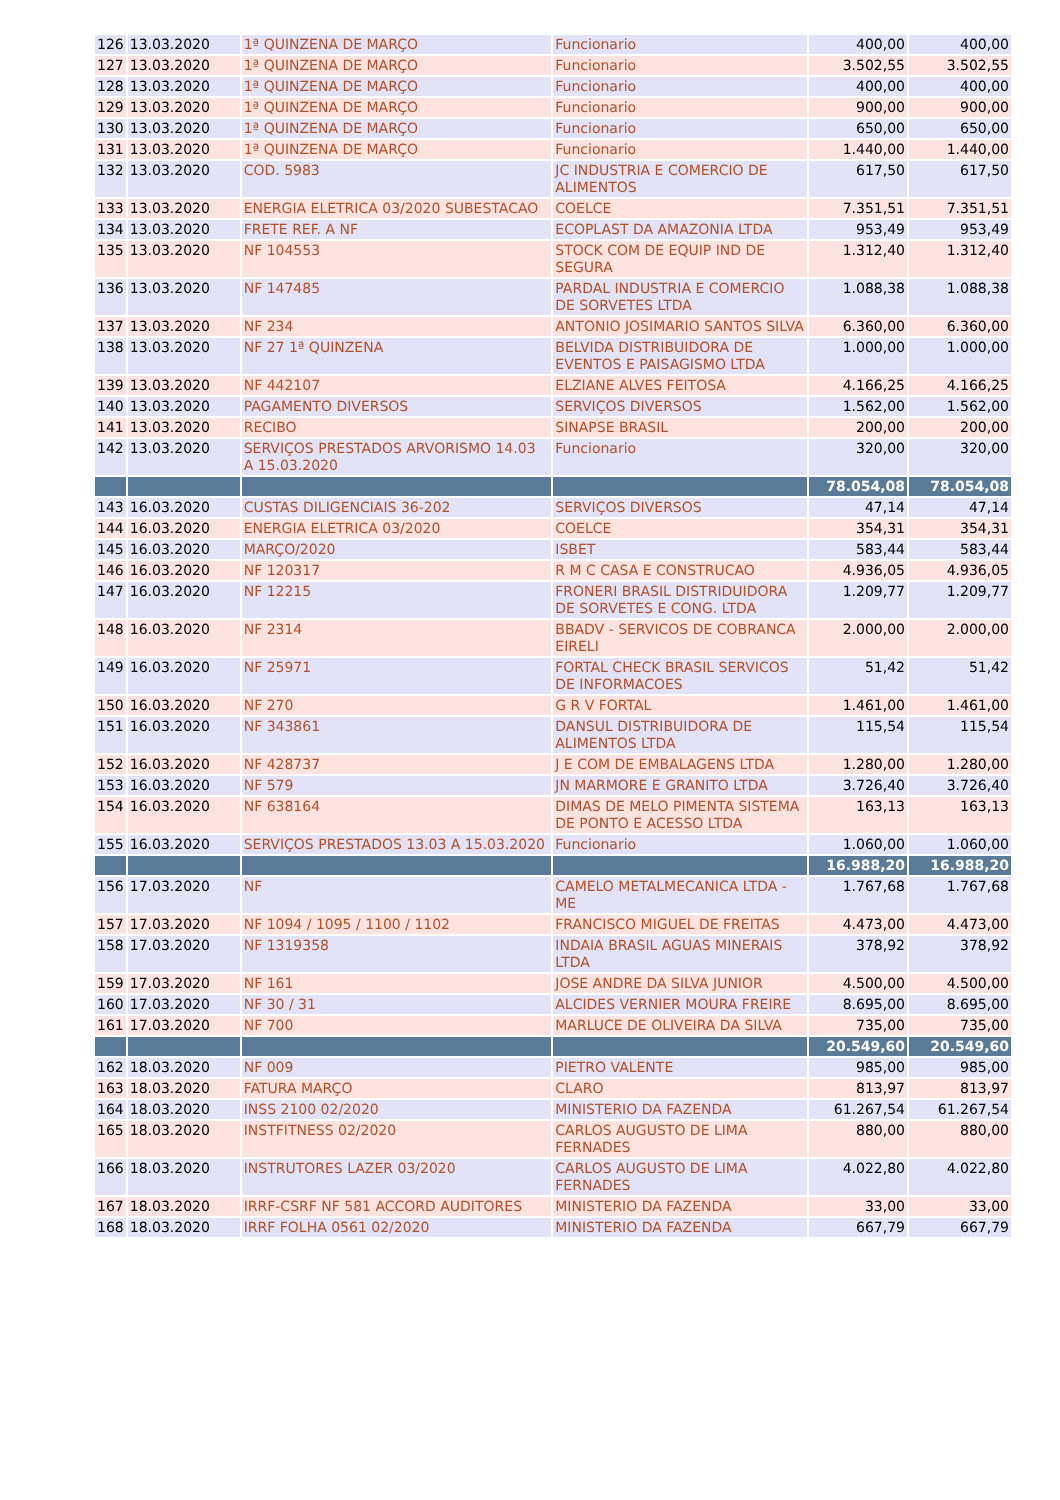| 126 | 13.03.2020 | 1ª QUINZENA DE MARÇO | Funcionario | 400,00 | 400,00 |
| 127 | 13.03.2020 | 1ª QUINZENA DE MARÇO | Funcionario | 3.502,55 | 3.502,55 |
| 128 | 13.03.2020 | 1ª QUINZENA DE MARÇO | Funcionario | 400,00 | 400,00 |
| 129 | 13.03.2020 | 1ª QUINZENA DE MARÇO | Funcionario | 900,00 | 900,00 |
| 130 | 13.03.2020 | 1ª QUINZENA DE MARÇO | Funcionario | 650,00 | 650,00 |
| 131 | 13.03.2020 | 1ª QUINZENA DE MARÇO | Funcionario | 1.440,00 | 1.440,00 |
| 132 | 13.03.2020 | COD. 5983 | JC INDUSTRIA E COMERCIO DE ALIMENTOS | 617,50 | 617,50 |
| 133 | 13.03.2020 | ENERGIA ELETRICA 03/2020 SUBESTACAO | COELCE | 7.351,51 | 7.351,51 |
| 134 | 13.03.2020 | FRETE REF. A NF | ECOPLAST DA AMAZONIA LTDA | 953,49 | 953,49 |
| 135 | 13.03.2020 | NF 104553 | STOCK COM DE EQUIP IND DE SEGURA | 1.312,40 | 1.312,40 |
| 136 | 13.03.2020 | NF 147485 | PARDAL INDUSTRIA E COMERCIO DE SORVETES LTDA | 1.088,38 | 1.088,38 |
| 137 | 13.03.2020 | NF 234 | ANTONIO JOSIMARIO SANTOS SILVA | 6.360,00 | 6.360,00 |
| 138 | 13.03.2020 | NF 27 1ª QUINZENA | BELVIDA DISTRIBUIDORA DE EVENTOS E PAISAGISMO LTDA | 1.000,00 | 1.000,00 |
| 139 | 13.03.2020 | NF 442107 | ELZIANE ALVES FEITOSA | 4.166,25 | 4.166,25 |
| 140 | 13.03.2020 | PAGAMENTO DIVERSOS | SERVIÇOS DIVERSOS | 1.562,00 | 1.562,00 |
| 141 | 13.03.2020 | RECIBO | SINAPSE BRASIL | 200,00 | 200,00 |
| 142 | 13.03.2020 | SERVIÇOS PRESTADOS ARVORISMO 14.03 A 15.03.2020 | Funcionario | 320,00 | 320,00 |
| | | | | 78.054,08 | 78.054,08 |
| 143 | 16.03.2020 | CUSTAS DILIGENCIAIS 36-202 | SERVIÇOS DIVERSOS | 47,14 | 47,14 |
| 144 | 16.03.2020 | ENERGIA ELETRICA 03/2020 | COELCE | 354,31 | 354,31 |
| 145 | 16.03.2020 | MARÇO/2020 | ISBET | 583,44 | 583,44 |
| 146 | 16.03.2020 | NF 120317 | R M C CASA E CONSTRUCAO | 4.936,05 | 4.936,05 |
| 147 | 16.03.2020 | NF 12215 | FRONERI BRASIL DISTRIDUIDORA DE SORVETES E CONG. LTDA | 1.209,77 | 1.209,77 |
| 148 | 16.03.2020 | NF 2314 | BBADV - SERVICOS DE COBRANCA EIRELI | 2.000,00 | 2.000,00 |
| 149 | 16.03.2020 | NF 25971 | FORTAL CHECK BRASIL SERVICOS DE INFORMACOES | 51,42 | 51,42 |
| 150 | 16.03.2020 | NF 270 | G R V FORTAL | 1.461,00 | 1.461,00 |
| 151 | 16.03.2020 | NF 343861 | DANSUL DISTRIBUIDORA DE ALIMENTOS LTDA | 115,54 | 115,54 |
| 152 | 16.03.2020 | NF 428737 | J E COM DE EMBALAGENS LTDA | 1.280,00 | 1.280,00 |
| 153 | 16.03.2020 | NF 579 | JN MARMORE E GRANITO LTDA | 3.726,40 | 3.726,40 |
| 154 | 16.03.2020 | NF 638164 | DIMAS DE MELO PIMENTA SISTEMA DE PONTO E ACESSO LTDA | 163,13 | 163,13 |
| 155 | 16.03.2020 | SERVIÇOS PRESTADOS 13.03 A 15.03.2020 | Funcionario | 1.060,00 | 1.060,00 |
| | | | | 16.988,20 | 16.988,20 |
| 156 | 17.03.2020 | NF | CAMELO METALMECANICA LTDA - ME | 1.767,68 | 1.767,68 |
| 157 | 17.03.2020 | NF 1094 / 1095 / 1100 / 1102 | FRANCISCO MIGUEL DE FREITAS | 4.473,00 | 4.473,00 |
| 158 | 17.03.2020 | NF 1319358 | INDAIA BRASIL AGUAS MINERAIS LTDA | 378,92 | 378,92 |
| 159 | 17.03.2020 | NF 161 | JOSE ANDRE DA SILVA JUNIOR | 4.500,00 | 4.500,00 |
| 160 | 17.03.2020 | NF 30 / 31 | ALCIDES VERNIER MOURA FREIRE | 8.695,00 | 8.695,00 |
| 161 | 17.03.2020 | NF 700 | MARLUCE DE OLIVEIRA DA SILVA | 735,00 | 735,00 |
| | | | | 20.549,60 | 20.549,60 |
| 162 | 18.03.2020 | NF 009 | PIETRO VALENTE | 985,00 | 985,00 |
| 163 | 18.03.2020 | FATURA MARÇO | CLARO | 813,97 | 813,97 |
| 164 | 18.03.2020 | INSS 2100 02/2020 | MINISTERIO DA FAZENDA | 61.267,54 | 61.267,54 |
| 165 | 18.03.2020 | INSTFITNESS 02/2020 | CARLOS AUGUSTO DE LIMA FERNADES | 880,00 | 880,00 |
| 166 | 18.03.2020 | INSTRUTORES LAZER 03/2020 | CARLOS AUGUSTO DE LIMA FERNADES | 4.022,80 | 4.022,80 |
| 167 | 18.03.2020 | IRRF-CSRF NF 581 ACCORD AUDITORES | MINISTERIO DA FAZENDA | 33,00 | 33,00 |
| 168 | 18.03.2020 | IRRF FOLHA 0561 02/2020 | MINISTERIO DA FAZENDA | 667,79 | 667,79 |